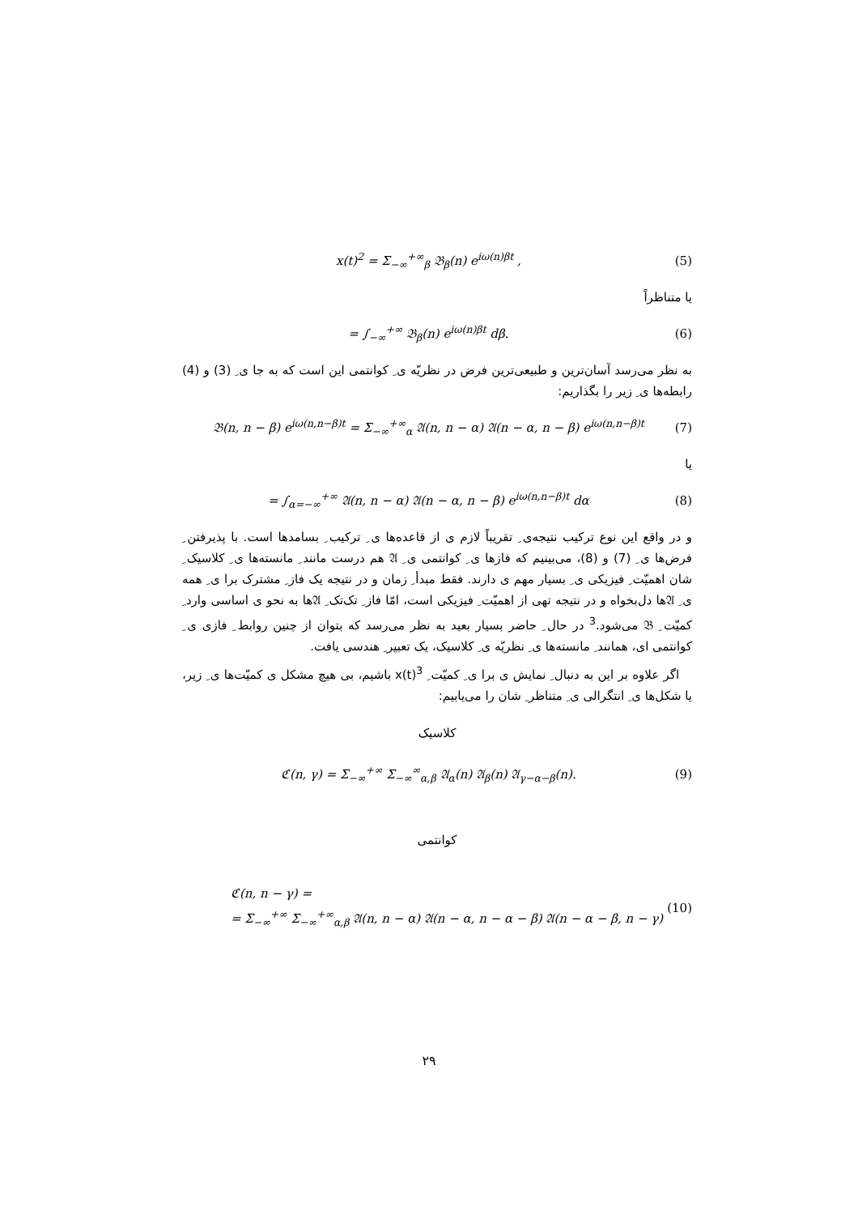x(t)<sup>2</sup> = Σ<sub>−∞</sub><sup>+∞</sup><sub>β</sub> 𝔅<sub>β</sub>(n) e<sup>iω(n)βt</sup> , (5)
یا متناظراً
= ∫<sub>−∞</sub><sup>+∞</sup> 𝔅<sub>β</sub>(n) e<sup>iω(n)βt</sup> dβ. (6)
به نظر می‌رسد آسان‌ترین و طبیعی‌ترین فرض در نظریّه ی ِ کوانتمی این است که به جا ی ِ (3) و (4) رابطه‌ها ی ِ زیر را بگذاریم:
𝔅(n, n − β) e<sup>iω(n,n−β)t</sup> = Σ<sub>−∞</sub><sup>+∞</sup><sub>α</sub> 𝔄(n, n − α) 𝔄(n − α, n − β) e<sup>iω(n,n−β)t</sup> (7)
یا
= ∫<sub>α=−∞</sub><sup>+∞</sup> 𝔄(n, n − α) 𝔄(n − α, n − β) e<sup>iω(n,n−β)t</sup> dα (8)
و در واقع این نوع ترکیب نتیجه‌ی ِ تقریباً لازم ی از قاعده‌ها ی ِ ترکیب ِ بسامدها است. با پذیرفتن ِ فرض‌ها ی ِ (7) و (8)، می‌بینیم که فازها ی ِ کوانتمی ی ِ 𝔄 هم درست مانند ِ مانسته‌ها ی ِ کلاسیک ِ شان اهمیّت ِ فیزیکی ی ِ بسیار مهم ی دارند. فقط مبدأ ِ زمان و در نتیجه یک فاز ِ مشترک برا ی ِ همه ی ِ 𝔄ها دل‌بخواه و در نتیجه تهی از اهمیّت ِ فیزیکی است، امّا فاز ِ تک‌تک ِ 𝔄ها به نحو ی اساسی وارد ِ کمیّت ِ 𝔅 می‌شود.<sup>3</sup> در حال ِ حاضر بسیار بعید به نظر می‌رسد که بتوان از چنین روابط ِ فازی ی ِ کوانتمی ای، همانند ِ مانسته‌ها ی ِ نظریّه ی ِ کلاسیک، یک تعبیر ِ هندسی یافت.
اگر علاوه بر این به دنبال ِ نمایش ی برا ی ِ کمیّت ِ x(t)<sup>3</sup> باشیم، بی هیچ مشکل ی کمیّت‌ها ی ِ زیر، یا شکل‌ها ی ِ انتگرالی ی ِ متناظر ِ شان را می‌یابیم:
کلاسیک
ℭ(n, γ) = Σ<sub>−∞</sub><sup>+∞</sup> Σ<sub>−∞</sub><sup>∞</sup><sub>α,β</sub> 𝔄<sub>α</sub>(n) 𝔄<sub>β</sub>(n) 𝔄<sub>γ−α−β</sub>(n). (9)
کوانتمی
ℭ(n, n − γ) =
= Σ<sub>−∞</sub><sup>+∞</sup> Σ<sub>−∞</sub><sup>+∞</sup><sub>α,β</sub> 𝔄(n, n − α) 𝔄(n − α, n − α − β) 𝔄(n − α − β, n − γ) (10)
۲۹